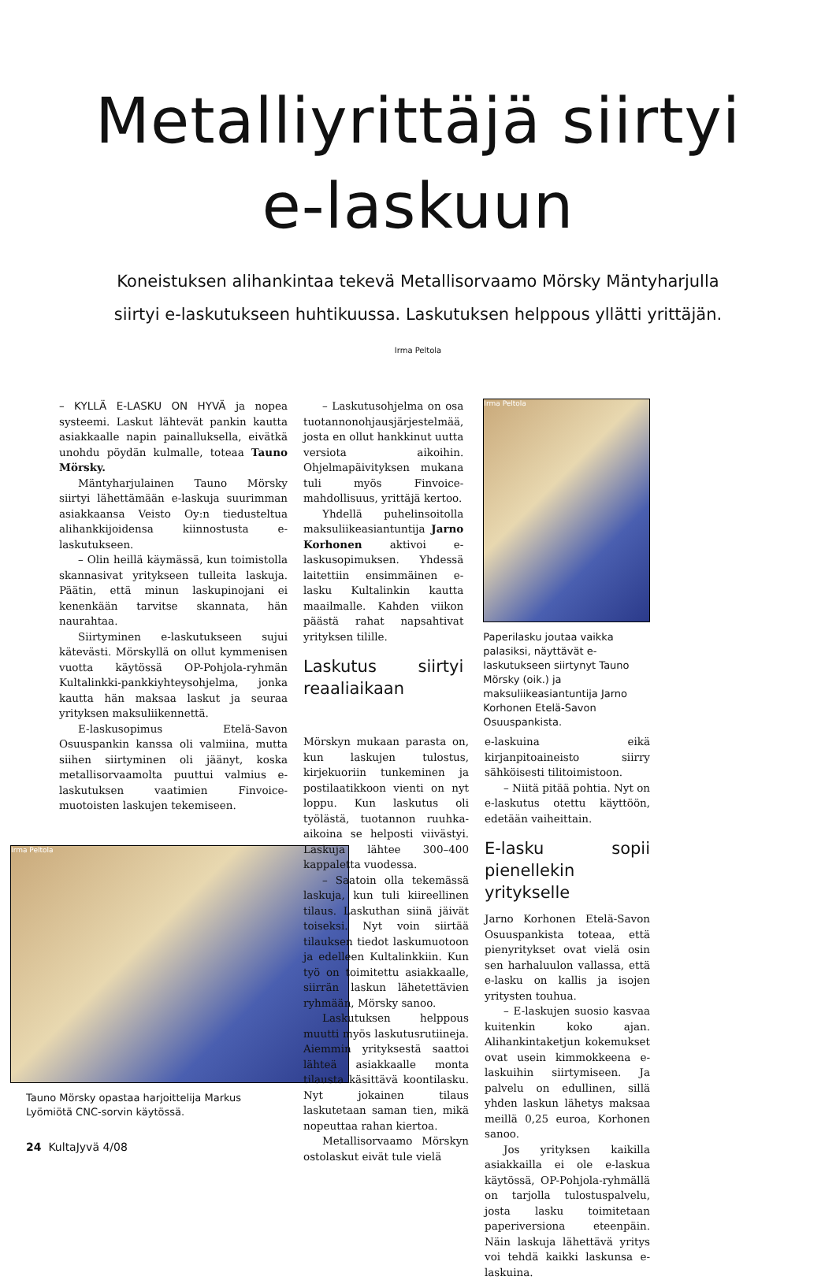Metalliyrittäjä siirtyi
e-laskuun
Koneistuksen alihankintaa tekevä Metallisorvaamo Mörsky Mäntyharjulla siirtyi e-laskutukseen huhtikuussa. Laskutuksen helppous yllätti yrittäjän. Irma Peltola
– KYLLÄ E-LASKU ON HYVÄ ja nopea systeemi. Laskut lähtevät pankin kautta asiakkaalle napin painalluksella, eivätkä unohdu pöydän kulmalle, toteaa Tauno Mörsky.
Mäntyharjulainen Tauno Mörsky siirtyi lähettämään e-laskuja suurimman asiakkaansa Veisto Oy:n tiedusteltua alihankkijoidensa kiinnostusta e-laskutukseen.
– Olin heillä käymässä, kun toimistolla skannasivat yritykseen tulleita laskuja. Päätin, että minun laskupinojani ei kenenkään tarvitse skannata, hän naurahtaa.
Siirtyminen e-laskutukseen sujui kätevästi. Mörskyllä on ollut kymmenisen vuotta käytössä OP-Pohjola-ryhmän Kultalinkki-pankkiyhteysohjelma, jonka kautta hän maksaa laskut ja seuraa yrityksen maksuliikennettä.
E-laskusopimus Etelä-Savon Osuuspankin kanssa oli valmiina, mutta siihen siirtyminen oli jäänyt, koska metallisorvaamolta puuttui valmius e-laskutuksen vaatimien Finvoice-muotoisten laskujen tekemiseen.
Irma Peltola
Tauno Mörsky opastaa harjoittelija Markus Lyömiötä CNC-sorvin käytössä.
– Laskutusohjelma on osa tuotannonohjausjärjestelmää, josta en ollut hankkinut uutta versiota aikoihin. Ohjelmapäivityksen mukana tuli myös Finvoice-mahdollisuus, yrittäjä kertoo.
Yhdellä puhelinsoitolla maksuliikeasiantuntija Jarno Korhonen aktivoi e-laskusopimuksen. Yhdessä laitettiin ensimmäinen e-lasku Kultalinkin kautta maailmalle. Kahden viikon päästä rahat napsahtivat yrityksen tilille.
Laskutus siirtyi reaaliaikaan
Irma Peltola
Paperilasku joutaa vaikka palasiksi, näyttävät e-laskutukseen siirtynyt Tauno Mörsky (oik.) ja maksuliikeasiantuntija Jarno Korhonen Etelä-Savon Osuuspankista.
Mörskyn mukaan parasta on, kun laskujen tulostus, kirjekuoriin tunkeminen ja postilaatikkoon vienti on nyt loppu. Kun laskutus oli työlästä, tuotannon ruuhka-aikoina se helposti viivästyi. Laskuja lähtee 300–400 kappaletta vuodessa.
– Saatoin olla tekemässä laskuja, kun tuli kiireellinen tilaus. Laskuthan siinä jäivät toiseksi. Nyt voin siirtää tilauksen tiedot laskumuotoon ja edelleen Kultalinkkiin. Kun työ on toimitettu asiakkaalle, siirrän laskun lähetettävien ryhmään, Mörsky sanoo.
Laskutuksen helppous muutti myös laskutusrutiineja. Aiemmin yrityksestä saattoi lähteä asiakkaalle monta tilausta käsittävä koontilasku. Nyt jokainen tilaus laskutetaan saman tien, mikä nopeuttaa rahan kiertoa.
Metallisorvaamo Mörskyn ostolaskut eivät tule vielä
e-laskuina eikä kirjanpitoaineisto siirry sähköisesti tilitoimistoon.
– Niitä pitää pohtia. Nyt on e-laskutus otettu käyttöön, edetään vaiheittain.
E-lasku sopii pienellekin yritykselle
Jarno Korhonen Etelä-Savon Osuuspankista toteaa, että pienyritykset ovat vielä osin sen harhaluulon vallassa, että e-lasku on kallis ja isojen yritysten touhua.
– E-laskujen suosio kasvaa kuitenkin koko ajan. Alihankintaketjun kokemukset ovat usein kimmokkeena e-laskuihin siirtymiseen. Ja palvelu on edullinen, sillä yhden laskun lähetys maksaa meillä 0,25 euroa, Korhonen sanoo.
Jos yrityksen kaikilla asiakkailla ei ole e-laskua käytössä, OP-Pohjola-ryhmällä on tarjolla tulostuspalvelu, josta lasku toimitetaan paperiversiona eteenpäin. Näin laskuja lähettävä yritys voi tehdä kaikki laskunsa e-laskuina.
24 KultaJyvä 4/08